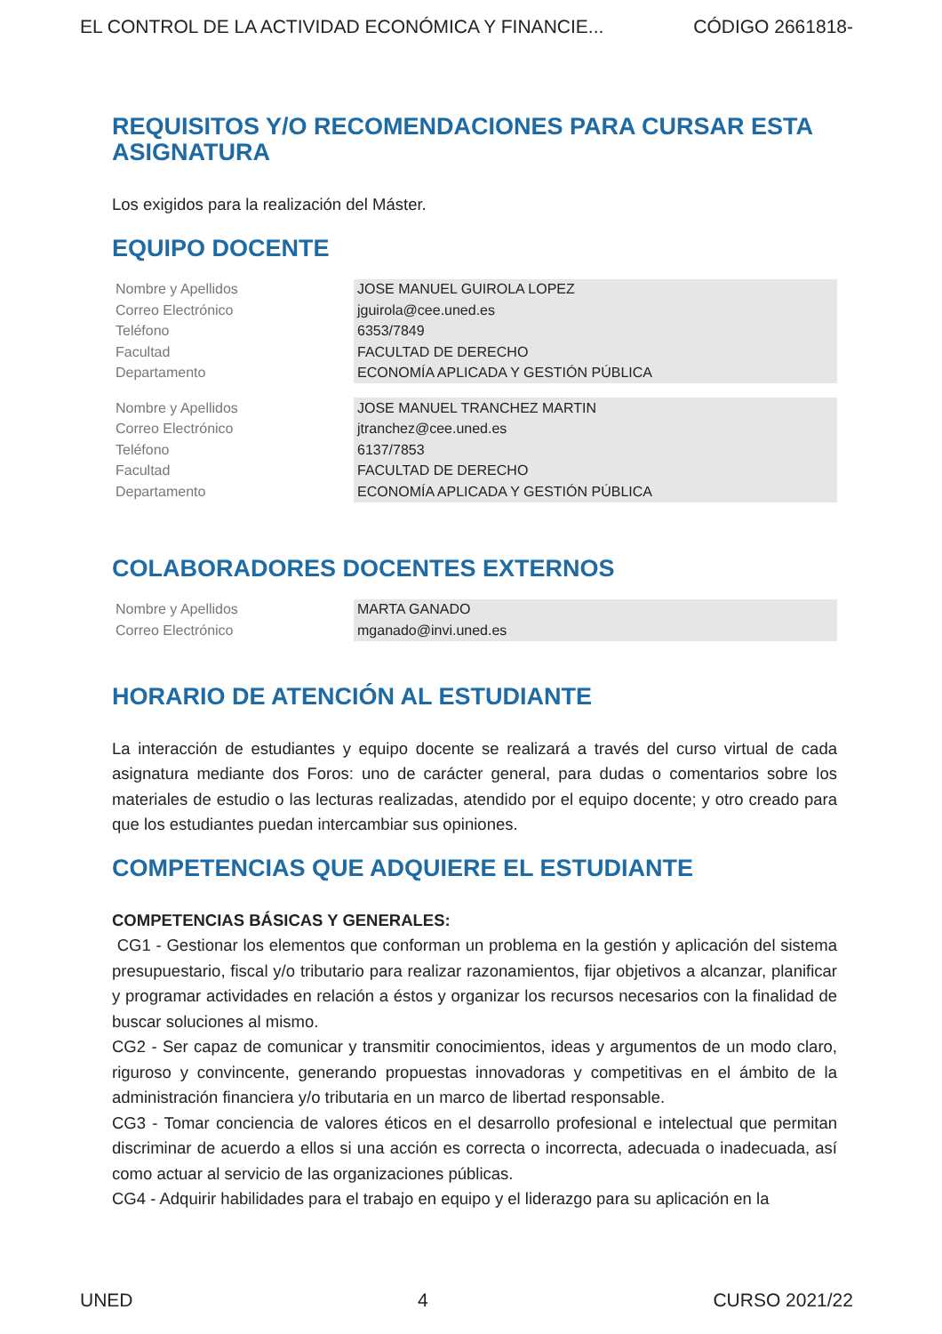EL CONTROL DE LA ACTIVIDAD ECONÓMICA Y FINANCIE... CÓDIGO 2661818-
REQUISITOS Y/O RECOMENDACIONES PARA CURSAR ESTA ASIGNATURA
Los exigidos para la realización del Máster.
EQUIPO DOCENTE
| Nombre y Apellidos | JOSE MANUEL GUIROLA LOPEZ |
| Correo Electrónico | jguirola@cee.uned.es |
| Teléfono | 6353/7849 |
| Facultad | FACULTAD DE DERECHO |
| Departamento | ECONOMÍA APLICADA Y GESTIÓN PÚBLICA |
| Nombre y Apellidos | JOSE MANUEL TRANCHEZ MARTIN |
| Correo Electrónico | jtranchez@cee.uned.es |
| Teléfono | 6137/7853 |
| Facultad | FACULTAD DE DERECHO |
| Departamento | ECONOMÍA APLICADA Y GESTIÓN PÚBLICA |
COLABORADORES DOCENTES EXTERNOS
| Nombre y Apellidos | MARTA GANADO |
| Correo Electrónico | mganado@invi.uned.es |
HORARIO DE ATENCIÓN AL ESTUDIANTE
La interacción de estudiantes y equipo docente se realizará a través del curso virtual de cada asignatura mediante dos Foros: uno de carácter general, para dudas o comentarios sobre los materiales de estudio o las lecturas realizadas, atendido por el equipo docente; y otro creado para que los estudiantes puedan intercambiar sus opiniones.
COMPETENCIAS QUE ADQUIERE EL ESTUDIANTE
COMPETENCIAS BÁSICAS Y GENERALES:
CG1 - Gestionar los elementos que conforman un problema en la gestión y aplicación del sistema presupuestario, fiscal y/o tributario para realizar razonamientos, fijar objetivos a alcanzar, planificar y programar actividades en relación a éstos y organizar los recursos necesarios con la finalidad de buscar soluciones al mismo.
CG2 - Ser capaz de comunicar y transmitir conocimientos, ideas y argumentos de un modo claro, riguroso y convincente, generando propuestas innovadoras y competitivas en el ámbito de la administración financiera y/o tributaria en un marco de libertad responsable.
CG3 - Tomar conciencia de valores éticos en el desarrollo profesional e intelectual que permitan discriminar de acuerdo a ellos si una acción es correcta o incorrecta, adecuada o inadecuada, así como actuar al servicio de las organizaciones públicas.
CG4 - Adquirir habilidades para el trabajo en equipo y el liderazgo para su aplicación en la
UNED 4 CURSO 2021/22